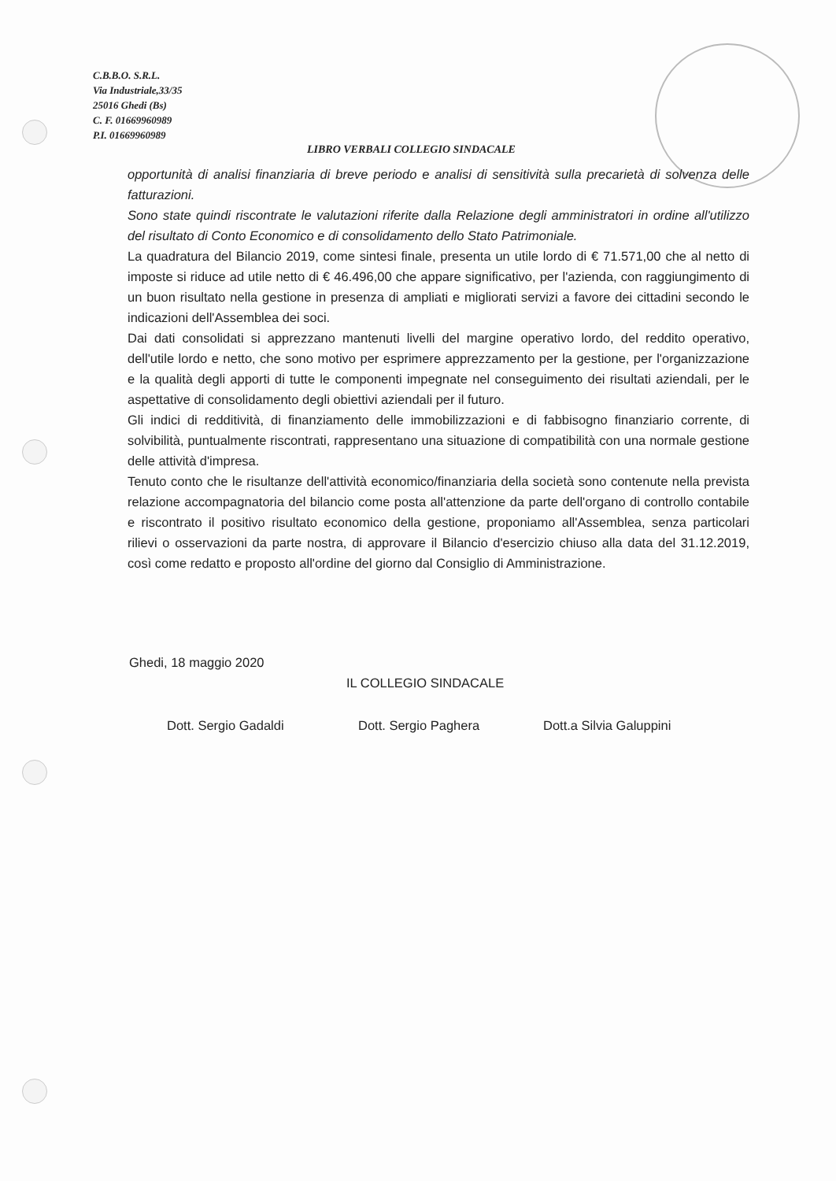C.B.B.O. S.R.L.
Via Industriale,33/35
25016 Ghedi (Bs)
C. F. 01669960989
P.I. 01669960989
LIBRO VERBALI COLLEGIO SINDACALE
opportunità di analisi finanziaria di breve periodo e analisi di sensitività sulla precarietà di solvenza delle fatturazioni.
Sono state quindi riscontrate le valutazioni riferite dalla Relazione degli amministratori in ordine all'utilizzo del risultato di Conto Economico e di consolidamento dello Stato Patrimoniale.
La quadratura del Bilancio 2019, come sintesi finale, presenta un utile lordo di € 71.571,00 che al netto di imposte si riduce ad utile netto di € 46.496,00 che appare significativo, per l'azienda, con raggiungimento di un buon risultato nella gestione in presenza di ampliati e migliorati servizi a favore dei cittadini secondo le indicazioni dell'Assemblea dei soci.
Dai dati consolidati si apprezzano mantenuti livelli del margine operativo lordo, del reddito operativo, dell'utile lordo e netto, che sono motivo per esprimere apprezzamento per la gestione, per l'organizzazione e la qualità degli apporti di tutte le componenti impegnate nel conseguimento dei risultati aziendali, per le aspettative di consolidamento degli obiettivi aziendali per il futuro.
Gli indici di redditività, di finanziamento delle immobilizzazioni e di fabbisogno finanziario corrente, di solvibilità, puntualmente riscontrati, rappresentano una situazione di compatibilità con una normale gestione delle attività d'impresa.
Tenuto conto che le risultanze dell'attività economico/finanziaria della società sono contenute nella prevista relazione accompagnatoria del bilancio come posta all'attenzione da parte dell'organo di controllo contabile e riscontrato il positivo risultato economico della gestione, proponiamo all'Assemblea, senza particolari rilievi o osservazioni da parte nostra, di approvare il Bilancio d'esercizio chiuso alla data del 31.12.2019, così come redatto e proposto all'ordine del giorno dal Consiglio di Amministrazione.
Ghedi, 18 maggio 2020
IL COLLEGIO SINDACALE
Dott. Sergio Gadaldi Dott. Sergio Paghera Dott.a Silvia Galuppini